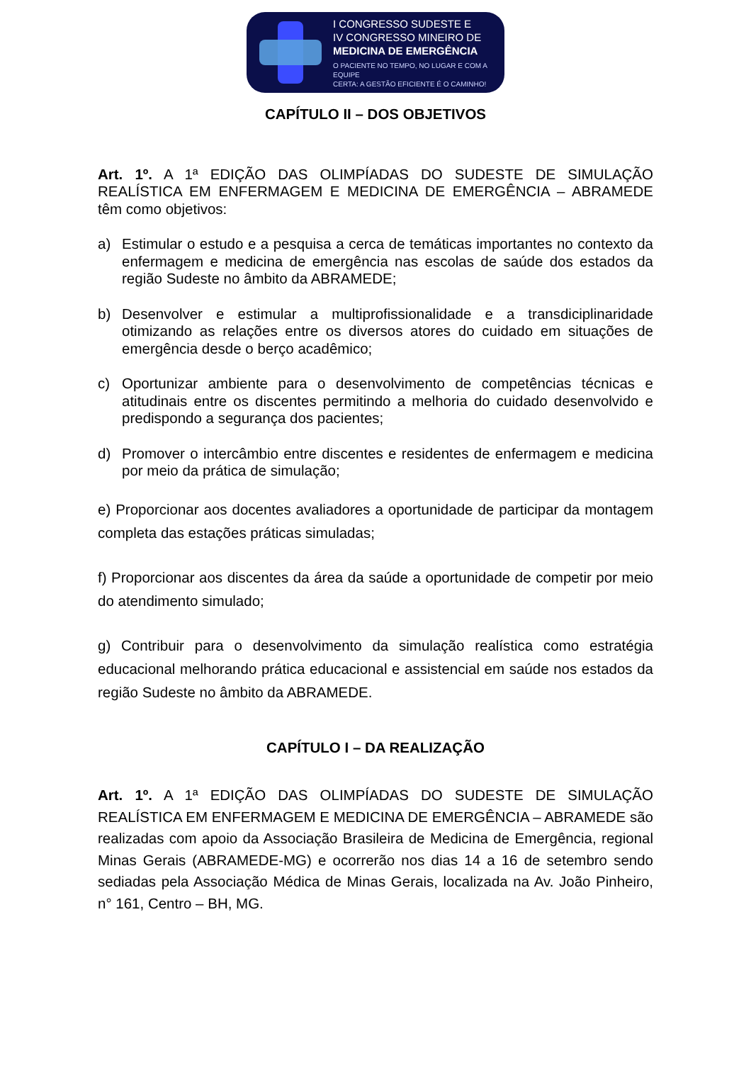I CONGRESSO SUDESTE E
IV CONGRESSO MINEIRO DE
MEDICINA DE EMERGÊNCIA
O PACIENTE NO TEMPO, NO LUGAR E COM A EQUIPE
CERTA: A GESTÃO EFICIENTE É O CAMINHO!
CAPÍTULO II – DOS OBJETIVOS
Art. 1º. A 1ª EDIÇÃO DAS OLIMPÍADAS DO SUDESTE DE SIMULAÇÃO REALÍSTICA EM ENFERMAGEM E MEDICINA DE EMERGÊNCIA – ABRAMEDE têm como objetivos:
a) Estimular o estudo e a pesquisa a cerca de temáticas importantes no contexto da enfermagem e medicina de emergência nas escolas de saúde dos estados da região Sudeste no âmbito da ABRAMEDE;
b) Desenvolver e estimular a multiprofissionalidade e a transdiciplinaridade otimizando as relações entre os diversos atores do cuidado em situações de emergência desde o berço acadêmico;
c) Oportunizar ambiente para o desenvolvimento de competências técnicas e atitudinais entre os discentes permitindo a melhoria do cuidado desenvolvido e predispondo a segurança dos pacientes;
d) Promover o intercâmbio entre discentes e residentes de enfermagem e medicina por meio da prática de simulação;
e) Proporcionar aos docentes avaliadores a oportunidade de participar da montagem completa das estações práticas simuladas;
f) Proporcionar aos discentes da área da saúde a oportunidade de competir por meio do atendimento simulado;
g) Contribuir para o desenvolvimento da simulação realística como estratégia educacional melhorando prática educacional e assistencial em saúde nos estados da região Sudeste no âmbito da ABRAMEDE.
CAPÍTULO I – DA REALIZAÇÃO
Art. 1º. A 1ª EDIÇÃO DAS OLIMPÍADAS DO SUDESTE DE SIMULAÇÃO REALÍSTICA EM ENFERMAGEM E MEDICINA DE EMERGÊNCIA – ABRAMEDE são realizadas com apoio da Associação Brasileira de Medicina de Emergência, regional Minas Gerais (ABRAMEDE-MG) e ocorrerão nos dias 14 a 16 de setembro sendo sediadas pela Associação Médica de Minas Gerais, localizada na Av. João Pinheiro, n° 161, Centro – BH, MG.